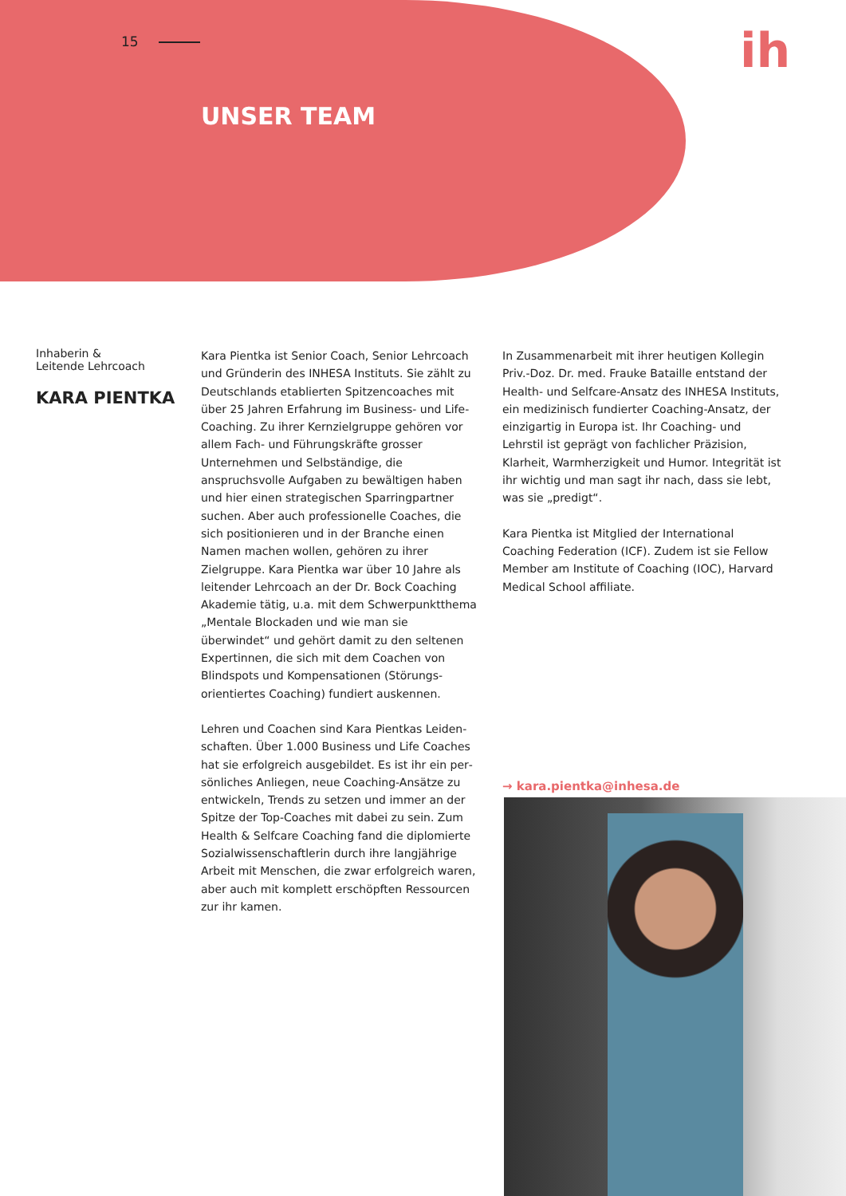15 ih
UNSER TEAM
Inhaberin &
Leitende Lehrcoach
KARA PIENTKA
Kara Pientka ist Senior Coach, Senior Lehrcoach und Gründerin des INHESA Instituts. Sie zählt zu Deutschlands etablierten Spitzencoaches mit über 25 Jahren Erfahrung im Business- und Life-Coaching. Zu ihrer Kernzielgruppe gehören vor allem Fach- und Führungskräfte grosser Unternehmen und Selbständige, die anspruchsvolle Aufgaben zu bewältigen haben und hier einen strategischen Sparringpartner suchen. Aber auch professionelle Coaches, die sich positionieren und in der Branche einen Namen machen wollen, gehören zu ihrer Zielgruppe. Kara Pientka war über 10 Jahre als leitender Lehrcoach an der Dr. Bock Coaching Akademie tätig, u.a. mit dem Schwerpunktthema „Mentale Blockaden und wie man sie überwindet“ und gehört damit zu den seltenen Expertinnen, die sich mit dem Coachen von Blindspots und Kompensationen (Störungs­orientiertes Coaching) fundiert auskennen.
Lehren und Coachen sind Kara Pientkas Leiden­schaften. Über 1.000 Business und Life Coaches hat sie erfolgreich ausgebildet. Es ist ihr ein per­sönliches Anliegen, neue Coaching-Ansätze zu ent­wickeln, Trends zu setzen und immer an der Spitze der Top-Coaches mit dabei zu sein. Zum Health & Selfcare Coaching fand die diplomierte Sozial­wissenschaftlerin durch ihre langjährige Arbeit mit Menschen, die zwar erfolgreich waren, aber auch mit komplett erschöpften Ressourcen zur ihr kamen.
In Zusammenarbeit mit ihrer heutigen Kollegin Priv.-Doz. Dr. med. Frauke Bataille entstand der Health- und Selfcare-Ansatz des INHESA Instituts, ein medi­zinisch fundierter Coaching-Ansatz, der einzigartig in Europa ist. Ihr Coaching- und Lehrstil ist geprägt von fachlicher Präzision, Klarheit, Warmherzigkeit und Humor. Integrität ist ihr wichtig und man sagt ihr nach, dass sie lebt, was sie „predigt“.
Kara Pientka ist Mitglied der International Coaching Federation (ICF). Zudem ist sie Fellow Member am Institute of Coaching (IOC), Harvard Medical School affiliate.
→ kara.pientka@inhesa.de